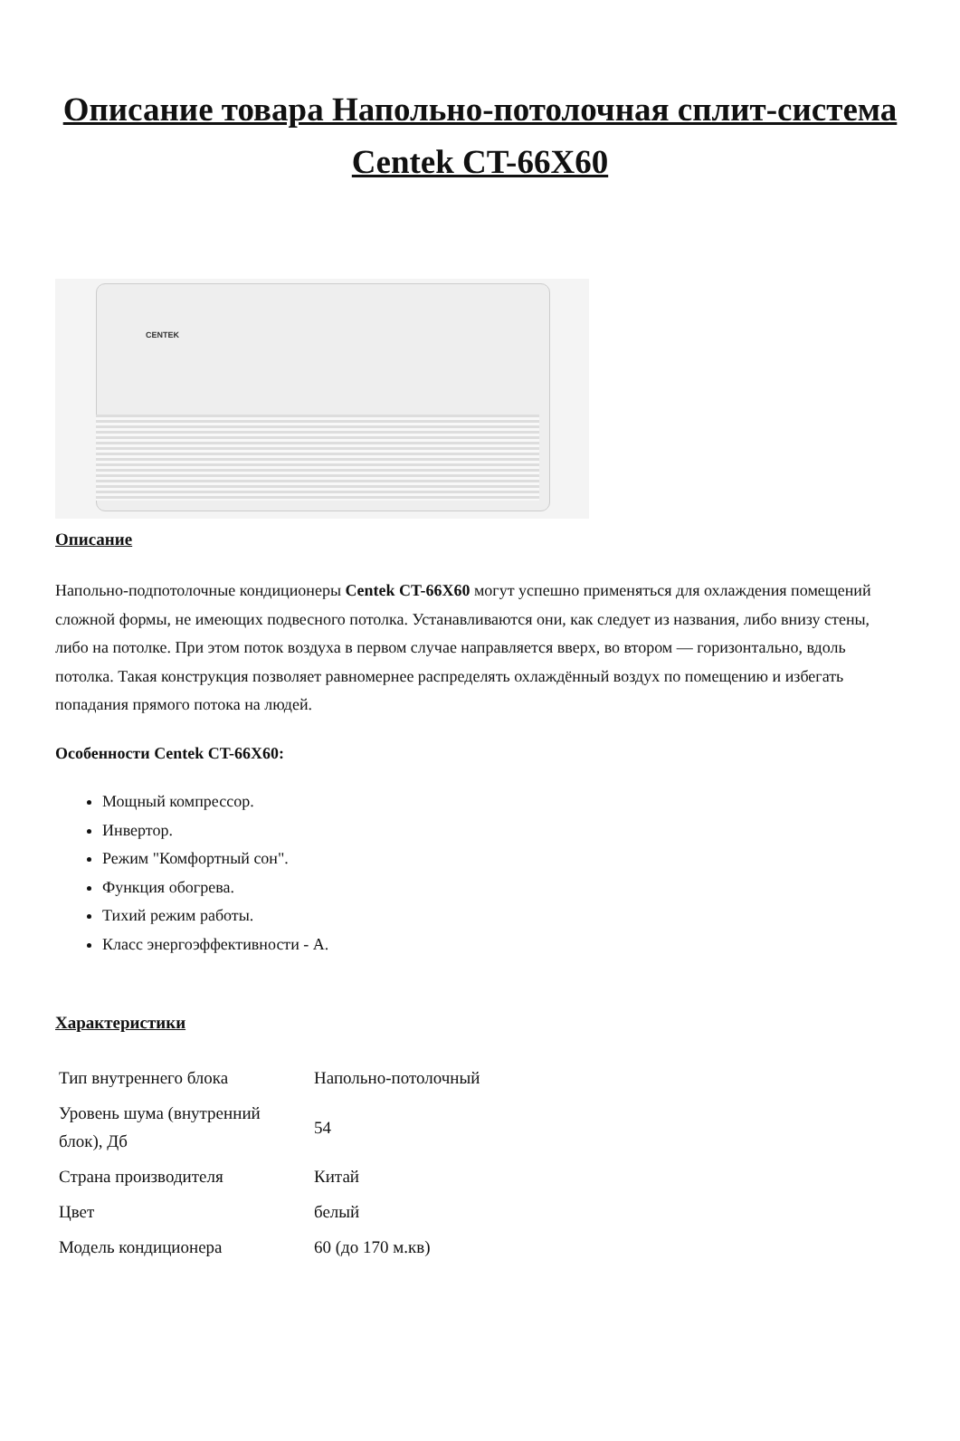Описание товара Напольно-потолочная сплит-система Centek CT-66X60
CENTEK
Описание
Напольно-подпотолочные кондиционеры Centek CT-66X60 могут успешно применяться для охлаждения помещений сложной формы, не имеющих подвесного потолка. Устанавливаются они, как следует из названия, либо внизу стены, либо на потолке. При этом поток воздуха в первом случае направляется вверх, во втором — горизонтально, вдоль потолка. Такая конструкция позволяет равномернее распределять охлаждённый воздух по помещению и избегать попадания прямого потока на людей.
Особенности Centek CT-66X60:
Мощный компрессор.
Инвертор.
Режим "Комфортный сон".
Функция обогрева.
Тихий режим работы.
Класс энергоэффективности - А.
Характеристики
| Тип внутреннего блока | Напольно-потолочный |
| Уровень шума (внутренний блок), Дб | 54 |
| Страна производителя | Китай |
| Цвет | белый |
| Модель кондиционера | 60 (до 170 м.кв) |